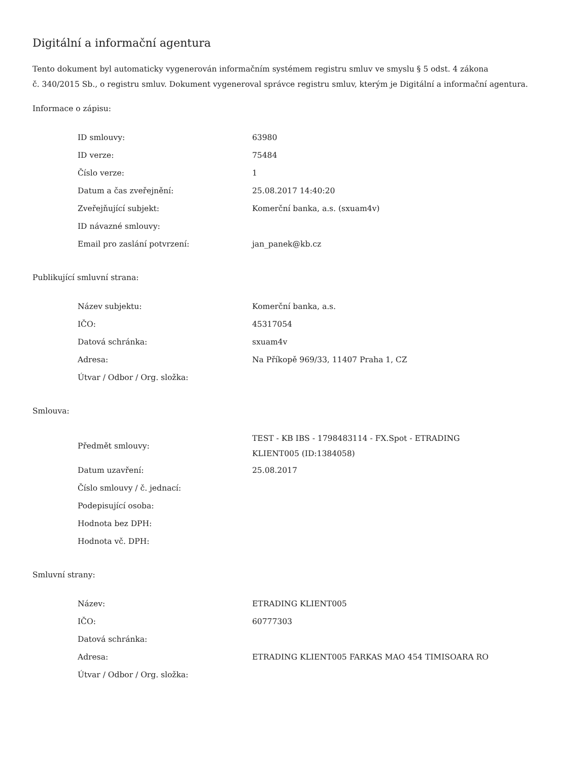Digitální a informační agentura
Tento dokument byl automaticky vygenerován informačním systémem registru smluv ve smyslu § 5 odst. 4 zákona
č. 340/2015 Sb., o registru smluv. Dokument vygeneroval správce registru smluv, kterým je Digitální a informační agentura.
Informace o zápisu:
| ID smlouvy: | 63980 |
| ID verze: | 75484 |
| Číslo verze: | 1 |
| Datum a čas zveřejnění: | 25.08.2017 14:40:20 |
| Zveřejňující subjekt: | Komerční banka, a.s. (sxuam4v) |
| ID návazné smlouvy: | |
| Email pro zaslání potvrzení: | jan_panek@kb.cz |
Publikující smluvní strana:
| Název subjektu: | Komerční banka, a.s. |
| IČO: | 45317054 |
| Datová schránka: | sxuam4v |
| Adresa: | Na Příkopě 969/33, 11407 Praha 1, CZ |
| Útvar / Odbor / Org. složka: | |
Smlouva:
| Předmět smlouvy: | TEST - KB IBS - 1798483114 - FX.Spot - ETRADING KLIENT005 (ID:1384058) |
| Datum uzavření: | 25.08.2017 |
| Číslo smlouvy / č. jednací: | |
| Podepisující osoba: | |
| Hodnota bez DPH: | |
| Hodnota vč. DPH: | |
Smluvní strany:
| Název: | ETRADING KLIENT005 |
| IČO: | 60777303 |
| Datová schránka: | |
| Adresa: | ETRADING KLIENT005 FARKAS MAO 454 TIMISOARA RO |
| Útvar / Odbor / Org. složka: | |